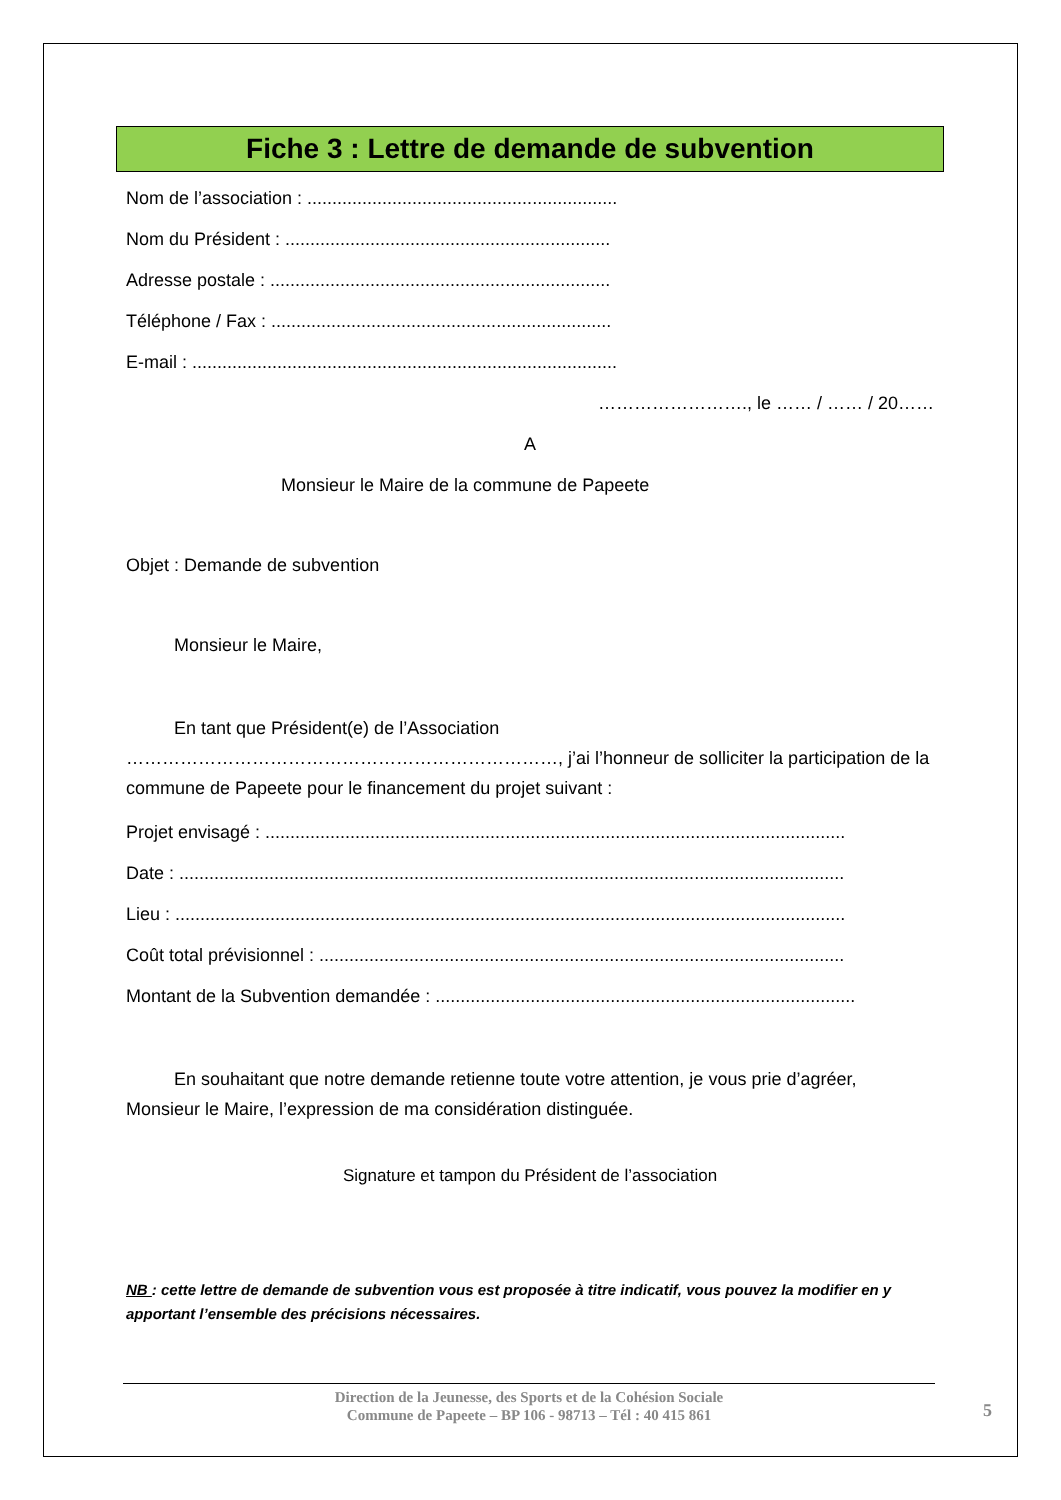Fiche 3 : Lettre de demande de subvention
Nom de l’association : ..............................................................
Nom du Président : .................................................................
Adresse postale : ....................................................................
Téléphone / Fax : ....................................................................
E-mail : .....................................................................................
……………………., le …… / …… / 20……
A
Monsieur le Maire de la commune de Papeete
Objet : Demande de subvention
Monsieur le Maire,
En tant que Président(e) de l’Association ………………………………………………………………, j’ai l’honneur de solliciter la participation de la commune de Papeete pour le financement du projet suivant :
Projet envisagé : ....................................................................................................................
Date : .....................................................................................................................................
Lieu : ......................................................................................................................................
Coût total prévisionnel : .........................................................................................................
Montant de la Subvention demandée : ....................................................................................
En souhaitant que notre demande retienne toute votre attention, je vous prie d’agréer, Monsieur le Maire, l’expression de ma considération distinguée.
Signature et tampon du Président de l’association
NB : cette lettre de demande de subvention vous est proposée à titre indicatif, vous pouvez la modifier en y apportant l’ensemble des précisions nécessaires.
Direction de la Jeunesse, des Sports et de la Cohésion Sociale
Commune de Papeete – BP 106 - 98713 – Tél : 40 415 861
5